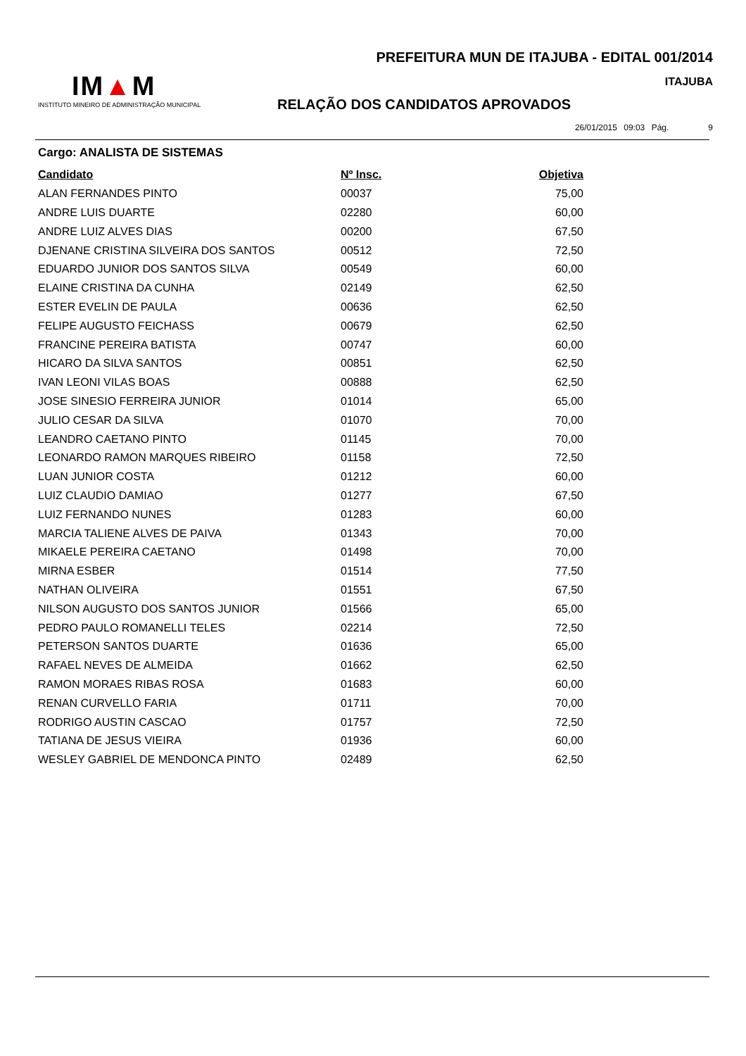IM▲M
INSTITUTO MINEIRO DE ADMINISTRAÇÃO MUNICIPAL
PREFEITURA MUN DE ITAJUBA - EDITAL 001/2014
ITAJUBA
RELAÇÃO DOS CANDIDATOS APROVADOS
26/01/2015 09:03 Pág. 9
Cargo: ANALISTA DE SISTEMAS
| Candidato | Nº Insc. | Objetiva |
| --- | --- | --- |
| ALAN FERNANDES PINTO | 00037 | 75,00 |
| ANDRE LUIS DUARTE | 02280 | 60,00 |
| ANDRE LUIZ ALVES DIAS | 00200 | 67,50 |
| DJENANE CRISTINA SILVEIRA DOS SANTOS | 00512 | 72,50 |
| EDUARDO JUNIOR DOS SANTOS SILVA | 00549 | 60,00 |
| ELAINE CRISTINA DA CUNHA | 02149 | 62,50 |
| ESTER EVELIN DE PAULA | 00636 | 62,50 |
| FELIPE AUGUSTO FEICHASS | 00679 | 62,50 |
| FRANCINE PEREIRA BATISTA | 00747 | 60,00 |
| HICARO DA SILVA SANTOS | 00851 | 62,50 |
| IVAN LEONI VILAS BOAS | 00888 | 62,50 |
| JOSE SINESIO FERREIRA JUNIOR | 01014 | 65,00 |
| JULIO CESAR DA SILVA | 01070 | 70,00 |
| LEANDRO CAETANO PINTO | 01145 | 70,00 |
| LEONARDO RAMON MARQUES RIBEIRO | 01158 | 72,50 |
| LUAN JUNIOR COSTA | 01212 | 60,00 |
| LUIZ CLAUDIO DAMIAO | 01277 | 67,50 |
| LUIZ FERNANDO NUNES | 01283 | 60,00 |
| MARCIA TALIENE ALVES DE PAIVA | 01343 | 70,00 |
| MIKAELE PEREIRA CAETANO | 01498 | 70,00 |
| MIRNA ESBER | 01514 | 77,50 |
| NATHAN OLIVEIRA | 01551 | 67,50 |
| NILSON AUGUSTO DOS SANTOS JUNIOR | 01566 | 65,00 |
| PEDRO PAULO ROMANELLI TELES | 02214 | 72,50 |
| PETERSON SANTOS DUARTE | 01636 | 65,00 |
| RAFAEL NEVES DE ALMEIDA | 01662 | 62,50 |
| RAMON MORAES RIBAS ROSA | 01683 | 60,00 |
| RENAN CURVELLO FARIA | 01711 | 70,00 |
| RODRIGO AUSTIN CASCAO | 01757 | 72,50 |
| TATIANA DE JESUS VIEIRA | 01936 | 60,00 |
| WESLEY GABRIEL DE MENDONCA PINTO | 02489 | 62,50 |